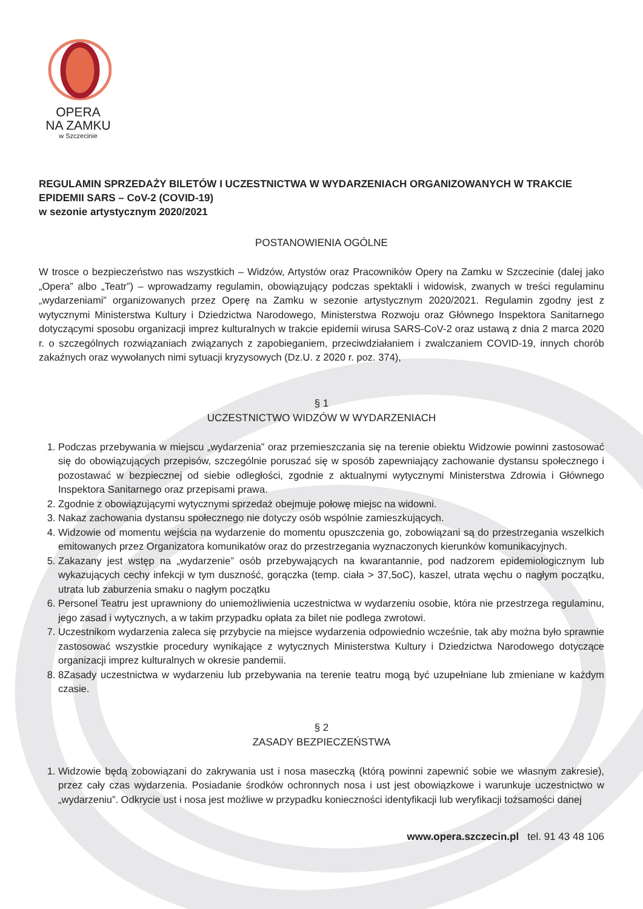OPERA
NA ZAMKU
w Szczecinie
REGULAMIN SPRZEDAŻY BILETÓW I UCZESTNICTWA W WYDARZENIACH ORGANIZOWANYCH W TRAKCIE EPIDEMII SARS – CoV-2 (COVID-19)
w sezonie artystycznym 2020/2021
POSTANOWIENIA OGÓLNE
W trosce o bezpieczeństwo nas wszystkich – Widzów, Artystów oraz Pracowników Opery na Zamku w Szczecinie (dalej jako „Opera” albo „Teatr”) – wprowadzamy regulamin, obowiązujący podczas spektakli i widowisk, zwanych w treści regulaminu „wydarzeniami” organizowanych przez Operę na Zamku w sezonie artystycznym 2020/2021. Regulamin zgodny jest z wytycznymi Ministerstwa Kultury i Dziedzictwa Narodowego, Ministerstwa Rozwoju oraz Głównego Inspektora Sanitarnego dotyczącymi sposobu organizacji imprez kulturalnych w trakcie epidemii wirusa SARS-CoV-2 oraz ustawą z dnia 2 marca 2020 r. o szczególnych rozwiązaniach związanych z zapobieganiem, przeciwdziałaniem i zwalczaniem COVID-19, innych chorób zakaźnych oraz wywołanych nimi sytuacji kryzysowych (Dz.U. z 2020 r. poz. 374),
§ 1
UCZESTNICTWO WIDZÓW W WYDARZENIACH
1. Podczas przebywania w miejscu „wydarzenia” oraz przemieszczania się na terenie obiektu Widzowie powinni zastosować się do obowiązujących przepisów, szczególnie poruszać się w sposób zapewniający zachowanie dystansu społecznego i pozostawać w bezpiecznej od siebie odległości, zgodnie z aktualnymi wytycznymi Ministerstwa Zdrowia i Głównego Inspektora Sanitarnego oraz przepisami prawa.
2. Zgodnie z obowiązującymi wytycznymi sprzedaż obejmuje połowę miejsc na widowni.
3. Nakaz zachowania dystansu społecznego nie dotyczy osób wspólnie zamieszkujących.
4. Widzowie od momentu wejścia na wydarzenie do momentu opuszczenia go, zobowiązani są do przestrzegania wszelkich emitowanych przez Organizatora komunikatów oraz do przestrzegania wyznaczonych kierunków komunikacyjnych.
5. Zakazany jest wstęp na „wydarzenie” osób przebywających na kwarantannie, pod nadzorem epidemiologicznym lub wykazujących cechy infekcji w tym duszność, gorączka (temp. ciała > 37,5oC), kaszel, utrata węchu o nagłym początku, utrata lub zaburzenia smaku o nagłym początku
6. Personel Teatru jest uprawniony do uniemożliwienia uczestnictwa w wydarzeniu osobie, która nie przestrzega regulaminu, jego zasad i wytycznych, a w takim przypadku opłata za bilet nie podlega zwrotowi.
7. Uczestnikom wydarzenia zaleca się przybycie na miejsce wydarzenia odpowiednio wcześnie, tak aby można było sprawnie zastosować wszystkie procedury wynikające z wytycznych Ministerstwa Kultury i Dziedzictwa Narodowego dotyczące organizacji imprez kulturalnych w okresie pandemii.
8. 8Zasady uczestnictwa w wydarzeniu lub przebywania na terenie teatru mogą być uzupełniane lub zmieniane w każdym czasie.
§ 2
ZASADY BEZPIECZEŃSTWA
1. Widzowie będą zobowiązani do zakrywania ust i nosa maseczką (którą powinni zapewnić sobie we własnym zakresie), przez cały czas wydarzenia. Posiadanie środków ochronnych nosa i ust jest obowiązkowe i warunkuje uczestnictwo w „wydarzeniu”. Odkrycie ust i nosa jest możliwe w przypadku konieczności identyfikacji lub weryfikacji tożsamości danej
www.opera.szczecin.pl tel. 91 43 48 106